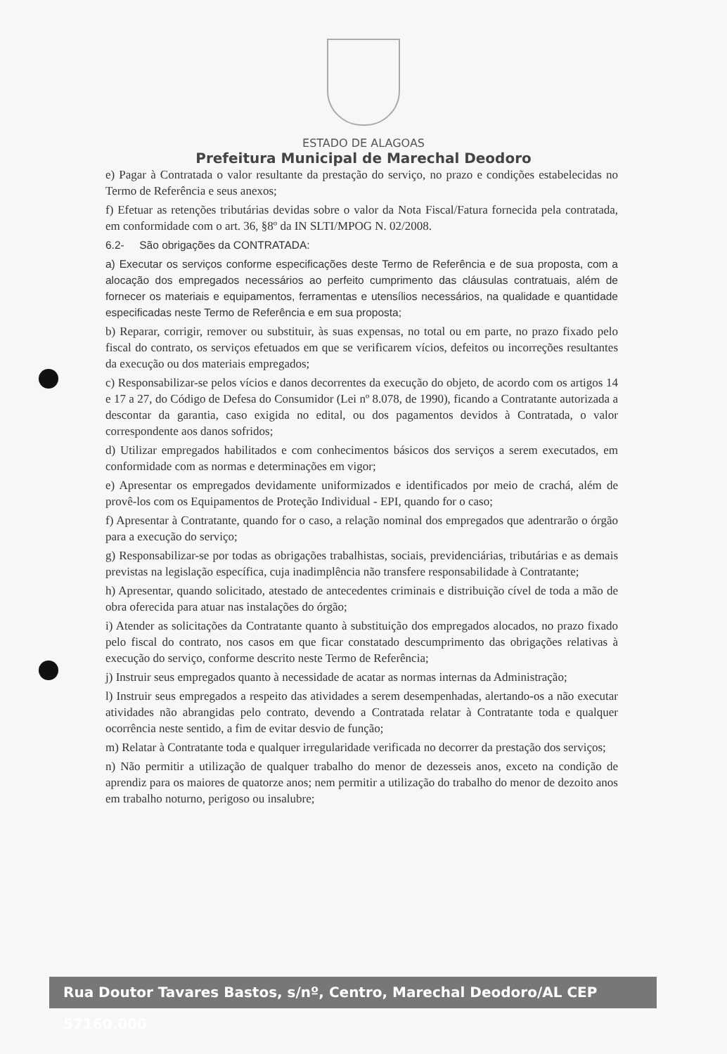ESTADO DE ALAGOAS
Prefeitura Municipal de Marechal Deodoro
e) Pagar à Contratada o valor resultante da prestação do serviço, no prazo e condições estabelecidas no Termo de Referência e seus anexos;
f) Efetuar as retenções tributárias devidas sobre o valor da Nota Fiscal/Fatura fornecida pela contratada, em conformidade com o art. 36, §8º da IN SLTI/MPOG N. 02/2008.
6.2- São obrigações da CONTRATADA:
a) Executar os serviços conforme especificações deste Termo de Referência e de sua proposta, com a alocação dos empregados necessários ao perfeito cumprimento das cláusulas contratuais, além de fornecer os materiais e equipamentos, ferramentas e utensílios necessários, na qualidade e quantidade especificadas neste Termo de Referência e em sua proposta;
b) Reparar, corrigir, remover ou substituir, às suas expensas, no total ou em parte, no prazo fixado pelo fiscal do contrato, os serviços efetuados em que se verificarem vícios, defeitos ou incorreções resultantes da execução ou dos materiais empregados;
c) Responsabilizar-se pelos vícios e danos decorrentes da execução do objeto, de acordo com os artigos 14 e 17 a 27, do Código de Defesa do Consumidor (Lei nº 8.078, de 1990), ficando a Contratante autorizada a descontar da garantia, caso exigida no edital, ou dos pagamentos devidos à Contratada, o valor correspondente aos danos sofridos;
d) Utilizar empregados habilitados e com conhecimentos básicos dos serviços a serem executados, em conformidade com as normas e determinações em vigor;
e) Apresentar os empregados devidamente uniformizados e identificados por meio de crachá, além de provê-los com os Equipamentos de Proteção Individual - EPI, quando for o caso;
f) Apresentar à Contratante, quando for o caso, a relação nominal dos empregados que adentrarão o órgão para a execução do serviço;
g) Responsabilizar-se por todas as obrigações trabalhistas, sociais, previdenciárias, tributárias e as demais previstas na legislação específica, cuja inadimplência não transfere responsabilidade à Contratante;
h) Apresentar, quando solicitado, atestado de antecedentes criminais e distribuição cível de toda a mão de obra oferecida para atuar nas instalações do órgão;
i) Atender as solicitações da Contratante quanto à substituição dos empregados alocados, no prazo fixado pelo fiscal do contrato, nos casos em que ficar constatado descumprimento das obrigações relativas à execução do serviço, conforme descrito neste Termo de Referência;
j) Instruir seus empregados quanto à necessidade de acatar as normas internas da Administração;
l) Instruir seus empregados a respeito das atividades a serem desempenhadas, alertando-os a não executar atividades não abrangidas pelo contrato, devendo a Contratada relatar à Contratante toda e qualquer ocorrência neste sentido, a fim de evitar desvio de função;
m) Relatar à Contratante toda e qualquer irregularidade verificada no decorrer da prestação dos serviços;
n) Não permitir a utilização de qualquer trabalho do menor de dezesseis anos, exceto na condição de aprendiz para os maiores de quatorze anos; nem permitir a utilização do trabalho do menor de dezoito anos em trabalho noturno, perigoso ou insalubre;
Rua Doutor Tavares Bastos, s/nº, Centro, Marechal Deodoro/AL CEP 57160.000